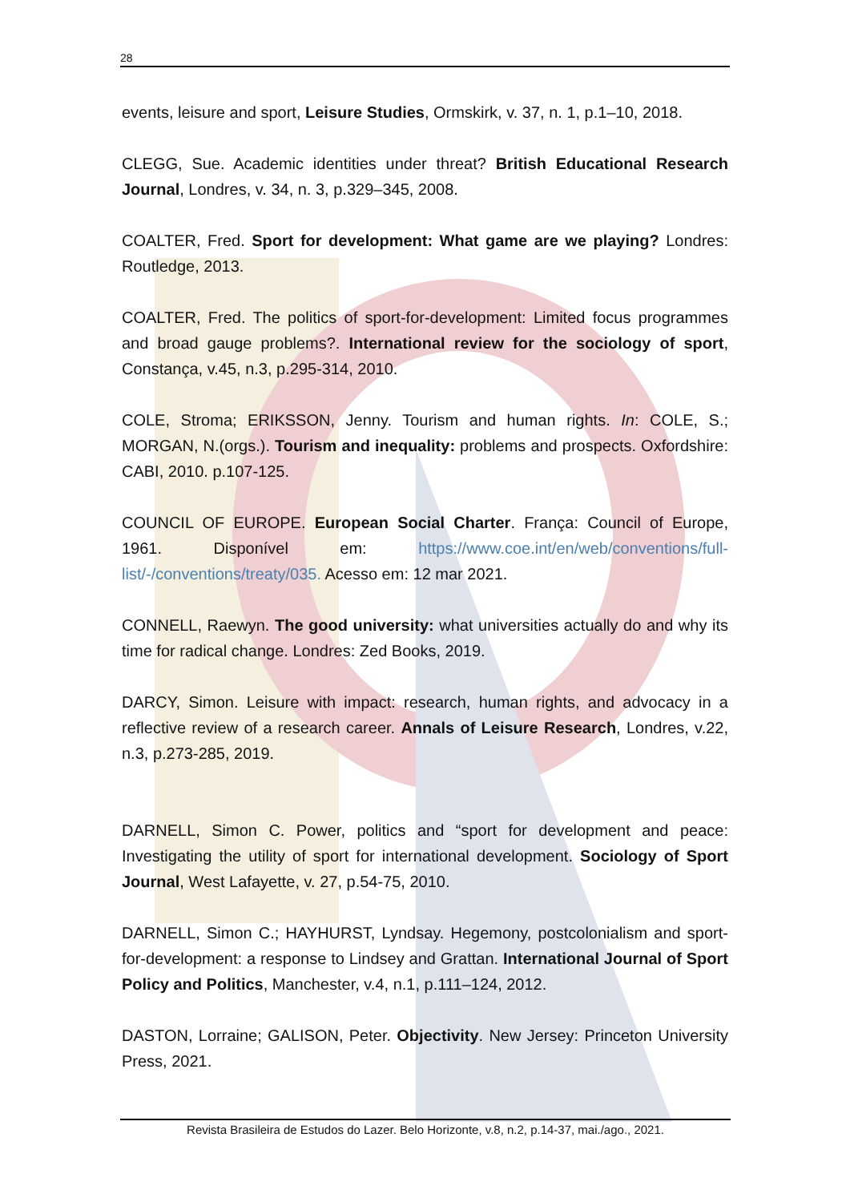28
events, leisure and sport, Leisure Studies, Ormskirk, v. 37, n. 1, p.1–10, 2018.
CLEGG, Sue. Academic identities under threat? British Educational Research Journal, Londres, v. 34, n. 3, p.329–345, 2008.
COALTER, Fred. Sport for development: What game are we playing? Londres: Routledge, 2013.
COALTER, Fred. The politics of sport-for-development: Limited focus programmes and broad gauge problems?. International review for the sociology of sport, Constança, v.45, n.3, p.295-314, 2010.
COLE, Stroma; ERIKSSON, Jenny. Tourism and human rights. In: COLE, S.; MORGAN, N.(orgs.). Tourism and inequality: problems and prospects. Oxfordshire: CABI, 2010. p.107-125.
COUNCIL OF EUROPE. European Social Charter. França: Council of Europe, 1961. Disponível em: https://www.coe.int/en/web/conventions/full-list/-/conventions/treaty/035. Acesso em: 12 mar 2021.
CONNELL, Raewyn. The good university: what universities actually do and why its time for radical change. Londres: Zed Books, 2019.
DARCY, Simon. Leisure with impact: research, human rights, and advocacy in a reflective review of a research career. Annals of Leisure Research, Londres, v.22, n.3, p.273-285, 2019.
DARNELL, Simon C. Power, politics and “sport for development and peace: Investigating the utility of sport for international development. Sociology of Sport Journal, West Lafayette, v. 27, p.54-75, 2010.
DARNELL, Simon C.; HAYHURST, Lyndsay. Hegemony, postcolonialism and sport-for-development: a response to Lindsey and Grattan. International Journal of Sport Policy and Politics, Manchester, v.4, n.1, p.111–124, 2012.
DASTON, Lorraine; GALISON, Peter. Objectivity. New Jersey: Princeton University Press, 2021.
Revista Brasileira de Estudos do Lazer. Belo Horizonte, v.8, n.2, p.14-37, mai./ago., 2021.